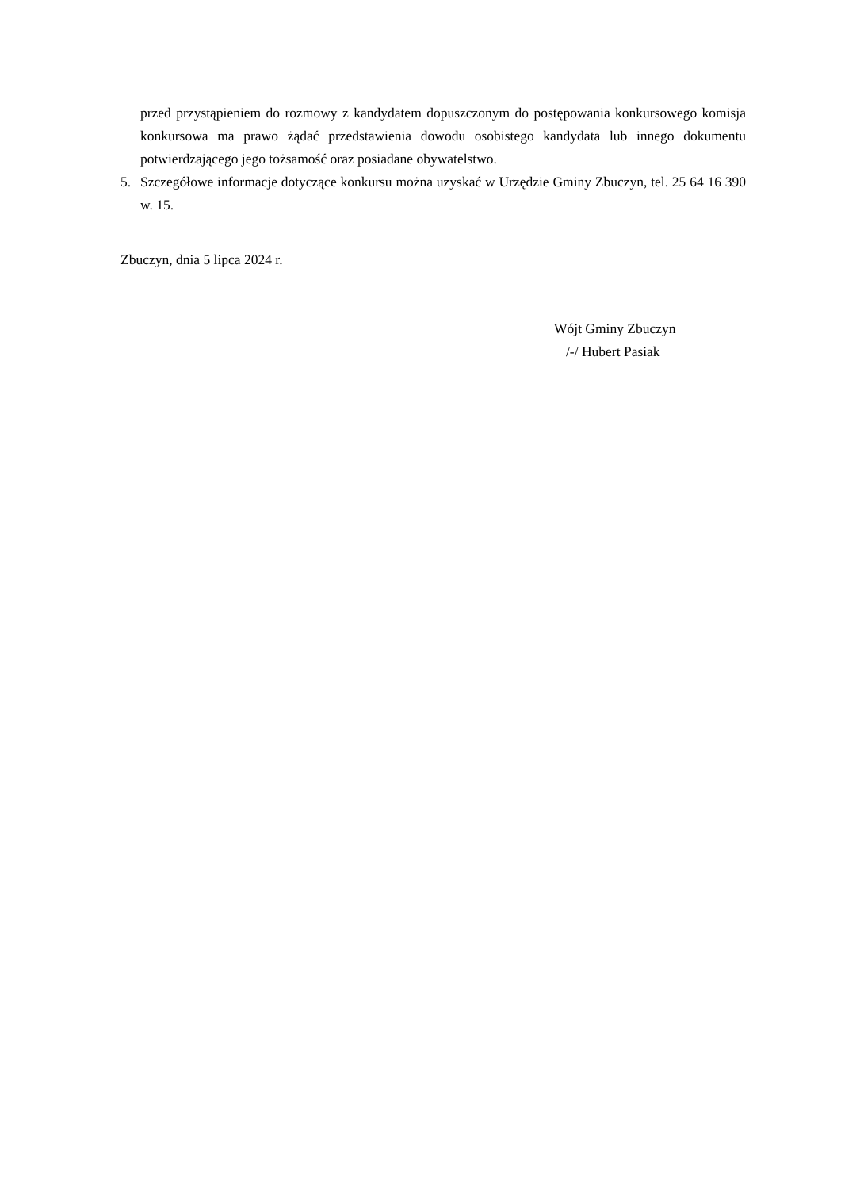przed przystąpieniem do rozmowy z kandydatem dopuszczonym do postępowania konkursowego komisja konkursowa ma prawo żądać przedstawienia dowodu osobistego kandydata lub innego dokumentu potwierdzającego jego tożsamość oraz posiadane obywatelstwo.
5. Szczegółowe informacje dotyczące konkursu można uzyskać w Urzędzie Gminy Zbuczyn, tel. 25 64 16 390 w. 15.
Zbuczyn, dnia 5 lipca 2024 r.
Wójt Gminy Zbuczyn
/-/ Hubert Pasiak